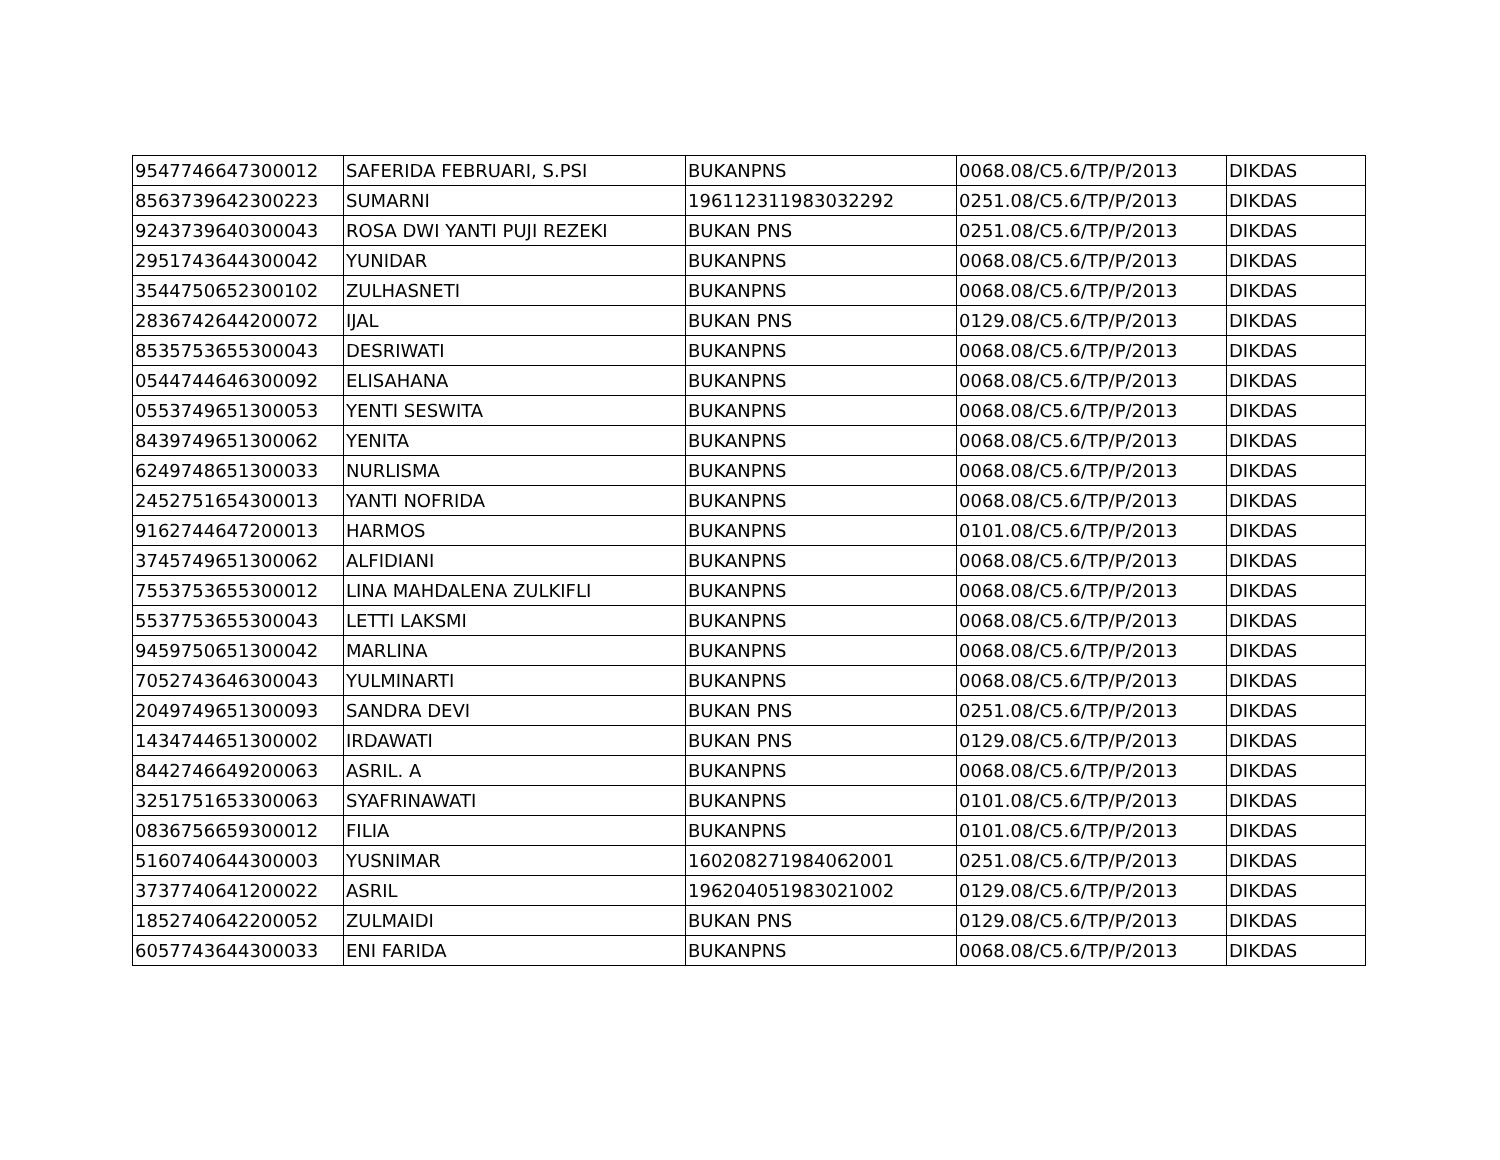| 9547746647300012 | SAFERIDA FEBRUARI, S.PSI | BUKANPNS | 0068.08/C5.6/TP/P/2013 | DIKDAS |
| 8563739642300223 | SUMARNI | 196112311983032292 | 0251.08/C5.6/TP/P/2013 | DIKDAS |
| 9243739640300043 | ROSA DWI YANTI PUJI REZEKI | BUKAN PNS | 0251.08/C5.6/TP/P/2013 | DIKDAS |
| 2951743644300042 | YUNIDAR | BUKANPNS | 0068.08/C5.6/TP/P/2013 | DIKDAS |
| 3544750652300102 | ZULHASNETI | BUKANPNS | 0068.08/C5.6/TP/P/2013 | DIKDAS |
| 2836742644200072 | IJAL | BUKAN PNS | 0129.08/C5.6/TP/P/2013 | DIKDAS |
| 8535753655300043 | DESRIWATI | BUKANPNS | 0068.08/C5.6/TP/P/2013 | DIKDAS |
| 0544744646300092 | ELISAHANA | BUKANPNS | 0068.08/C5.6/TP/P/2013 | DIKDAS |
| 0553749651300053 | YENTI SESWITA | BUKANPNS | 0068.08/C5.6/TP/P/2013 | DIKDAS |
| 8439749651300062 | YENITA | BUKANPNS | 0068.08/C5.6/TP/P/2013 | DIKDAS |
| 6249748651300033 | NURLISMA | BUKANPNS | 0068.08/C5.6/TP/P/2013 | DIKDAS |
| 2452751654300013 | YANTI NOFRIDA | BUKANPNS | 0068.08/C5.6/TP/P/2013 | DIKDAS |
| 9162744647200013 | HARMOS | BUKANPNS | 0101.08/C5.6/TP/P/2013 | DIKDAS |
| 3745749651300062 | ALFIDIANI | BUKANPNS | 0068.08/C5.6/TP/P/2013 | DIKDAS |
| 7553753655300012 | LINA MAHDALENA ZULKIFLI | BUKANPNS | 0068.08/C5.6/TP/P/2013 | DIKDAS |
| 5537753655300043 | LETTI LAKSMI | BUKANPNS | 0068.08/C5.6/TP/P/2013 | DIKDAS |
| 9459750651300042 | MARLINA | BUKANPNS | 0068.08/C5.6/TP/P/2013 | DIKDAS |
| 7052743646300043 | YULMINARTI | BUKANPNS | 0068.08/C5.6/TP/P/2013 | DIKDAS |
| 2049749651300093 | SANDRA DEVI | BUKAN PNS | 0251.08/C5.6/TP/P/2013 | DIKDAS |
| 1434744651300002 | IRDAWATI | BUKAN PNS | 0129.08/C5.6/TP/P/2013 | DIKDAS |
| 8442746649200063 | ASRIL. A | BUKANPNS | 0068.08/C5.6/TP/P/2013 | DIKDAS |
| 3251751653300063 | SYAFRINAWATI | BUKANPNS | 0101.08/C5.6/TP/P/2013 | DIKDAS |
| 0836756659300012 | FILIA | BUKANPNS | 0101.08/C5.6/TP/P/2013 | DIKDAS |
| 5160740644300003 | YUSNIMAR | 160208271984062001 | 0251.08/C5.6/TP/P/2013 | DIKDAS |
| 3737740641200022 | ASRIL | 196204051983021002 | 0129.08/C5.6/TP/P/2013 | DIKDAS |
| 1852740642200052 | ZULMAIDI | BUKAN PNS | 0129.08/C5.6/TP/P/2013 | DIKDAS |
| 6057743644300033 | ENI FARIDA | BUKANPNS | 0068.08/C5.6/TP/P/2013 | DIKDAS |